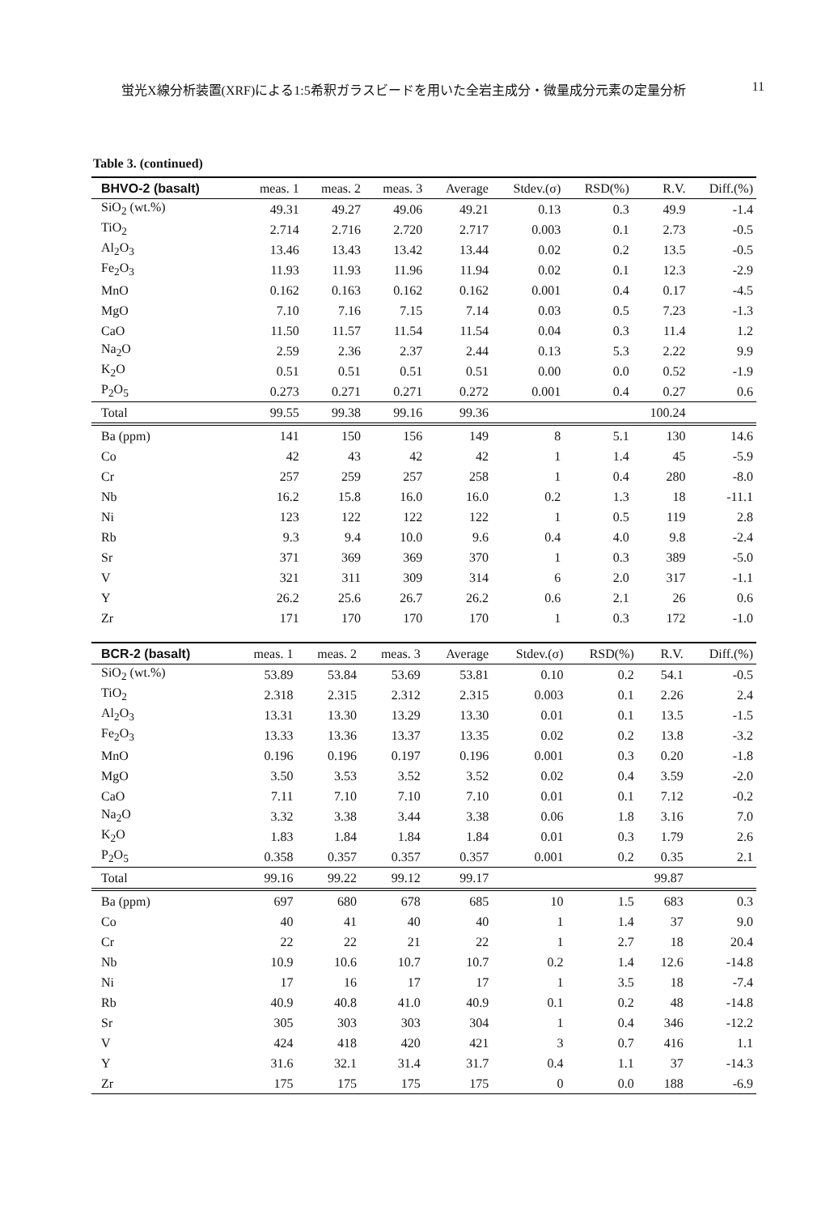蛍光X線分析装置(XRF)による1:5希釈ガラスビードを用いた全岩主成分・微量成分元素の定量分析 11
Table 3. (continued)
| BHVO-2 (basalt) | meas. 1 | meas. 2 | meas. 3 | Average | Stdev.(σ) | RSD(%) | R.V. | Diff.(%) |
| --- | --- | --- | --- | --- | --- | --- | --- | --- |
| SiO<sub>2</sub> (wt.%) | 49.31 | 49.27 | 49.06 | 49.21 | 0.13 | 0.3 | 49.9 | -1.4 |
| TiO<sub>2</sub> | 2.714 | 2.716 | 2.720 | 2.717 | 0.003 | 0.1 | 2.73 | -0.5 |
| Al<sub>2</sub>O<sub>3</sub> | 13.46 | 13.43 | 13.42 | 13.44 | 0.02 | 0.2 | 13.5 | -0.5 |
| Fe<sub>2</sub>O<sub>3</sub> | 11.93 | 11.93 | 11.96 | 11.94 | 0.02 | 0.1 | 12.3 | -2.9 |
| MnO | 0.162 | 0.163 | 0.162 | 0.162 | 0.001 | 0.4 | 0.17 | -4.5 |
| MgO | 7.10 | 7.16 | 7.15 | 7.14 | 0.03 | 0.5 | 7.23 | -1.3 |
| CaO | 11.50 | 11.57 | 11.54 | 11.54 | 0.04 | 0.3 | 11.4 | 1.2 |
| Na<sub>2</sub>O | 2.59 | 2.36 | 2.37 | 2.44 | 0.13 | 5.3 | 2.22 | 9.9 |
| K<sub>2</sub>O | 0.51 | 0.51 | 0.51 | 0.51 | 0.00 | 0.0 | 0.52 | -1.9 |
| P<sub>2</sub>O<sub>5</sub> | 0.273 | 0.271 | 0.271 | 0.272 | 0.001 | 0.4 | 0.27 | 0.6 |
| Total | 99.55 | 99.38 | 99.16 | 99.36 | | | 100.24 | |
| Ba (ppm) | 141 | 150 | 156 | 149 | 8 | 5.1 | 130 | 14.6 |
| Co | 42 | 43 | 42 | 42 | 1 | 1.4 | 45 | -5.9 |
| Cr | 257 | 259 | 257 | 258 | 1 | 0.4 | 280 | -8.0 |
| Nb | 16.2 | 15.8 | 16.0 | 16.0 | 0.2 | 1.3 | 18 | -11.1 |
| Ni | 123 | 122 | 122 | 122 | 1 | 0.5 | 119 | 2.8 |
| Rb | 9.3 | 9.4 | 10.0 | 9.6 | 0.4 | 4.0 | 9.8 | -2.4 |
| Sr | 371 | 369 | 369 | 370 | 1 | 0.3 | 389 | -5.0 |
| V | 321 | 311 | 309 | 314 | 6 | 2.0 | 317 | -1.1 |
| Y | 26.2 | 25.6 | 26.7 | 26.2 | 0.6 | 2.1 | 26 | 0.6 |
| Zr | 171 | 170 | 170 | 170 | 1 | 0.3 | 172 | -1.0 |
| BCR-2 (basalt) | meas. 1 | meas. 2 | meas. 3 | Average | Stdev.(σ) | RSD(%) | R.V. | Diff.(%) |
| --- | --- | --- | --- | --- | --- | --- | --- | --- |
| SiO<sub>2</sub> (wt.%) | 53.89 | 53.84 | 53.69 | 53.81 | 0.10 | 0.2 | 54.1 | -0.5 |
| TiO<sub>2</sub> | 2.318 | 2.315 | 2.312 | 2.315 | 0.003 | 0.1 | 2.26 | 2.4 |
| Al<sub>2</sub>O<sub>3</sub> | 13.31 | 13.30 | 13.29 | 13.30 | 0.01 | 0.1 | 13.5 | -1.5 |
| Fe<sub>2</sub>O<sub>3</sub> | 13.33 | 13.36 | 13.37 | 13.35 | 0.02 | 0.2 | 13.8 | -3.2 |
| MnO | 0.196 | 0.196 | 0.197 | 0.196 | 0.001 | 0.3 | 0.20 | -1.8 |
| MgO | 3.50 | 3.53 | 3.52 | 3.52 | 0.02 | 0.4 | 3.59 | -2.0 |
| CaO | 7.11 | 7.10 | 7.10 | 7.10 | 0.01 | 0.1 | 7.12 | -0.2 |
| Na<sub>2</sub>O | 3.32 | 3.38 | 3.44 | 3.38 | 0.06 | 1.8 | 3.16 | 7.0 |
| K<sub>2</sub>O | 1.83 | 1.84 | 1.84 | 1.84 | 0.01 | 0.3 | 1.79 | 2.6 |
| P<sub>2</sub>O<sub>5</sub> | 0.358 | 0.357 | 0.357 | 0.357 | 0.001 | 0.2 | 0.35 | 2.1 |
| Total | 99.16 | 99.22 | 99.12 | 99.17 | | | 99.87 | |
| Ba (ppm) | 697 | 680 | 678 | 685 | 10 | 1.5 | 683 | 0.3 |
| Co | 40 | 41 | 40 | 40 | 1 | 1.4 | 37 | 9.0 |
| Cr | 22 | 22 | 21 | 22 | 1 | 2.7 | 18 | 20.4 |
| Nb | 10.9 | 10.6 | 10.7 | 10.7 | 0.2 | 1.4 | 12.6 | -14.8 |
| Ni | 17 | 16 | 17 | 17 | 1 | 3.5 | 18 | -7.4 |
| Rb | 40.9 | 40.8 | 41.0 | 40.9 | 0.1 | 0.2 | 48 | -14.8 |
| Sr | 305 | 303 | 303 | 304 | 1 | 0.4 | 346 | -12.2 |
| V | 424 | 418 | 420 | 421 | 3 | 0.7 | 416 | 1.1 |
| Y | 31.6 | 32.1 | 31.4 | 31.7 | 0.4 | 1.1 | 37 | -14.3 |
| Zr | 175 | 175 | 175 | 175 | 0 | 0.0 | 188 | -6.9 |